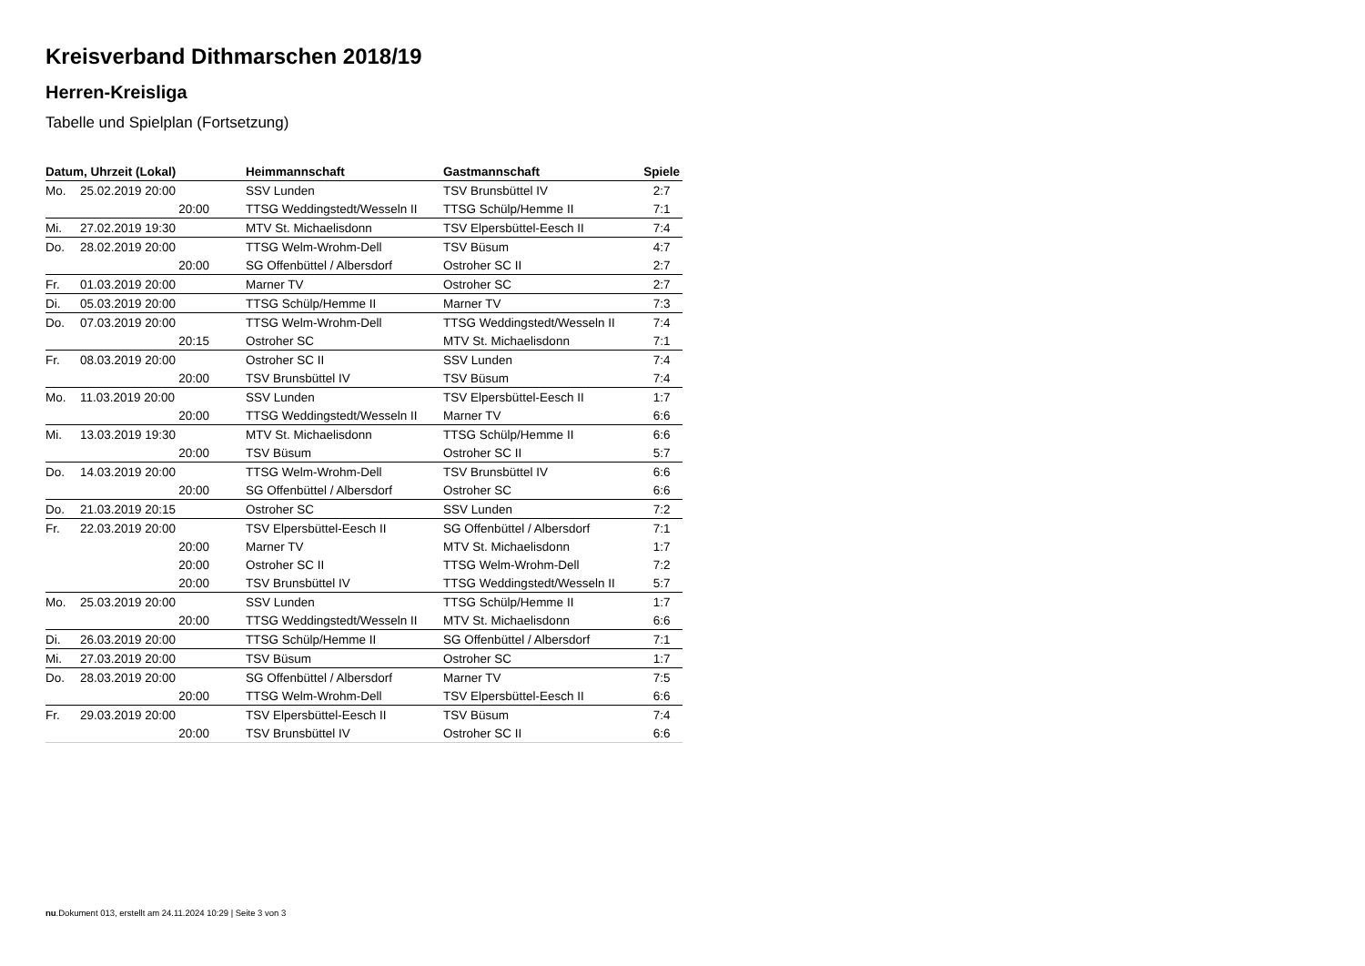Kreisverband Dithmarschen 2018/19
Herren-Kreisliga
Tabelle und Spielplan (Fortsetzung)
| Datum, Uhrzeit (Lokal) | | Heimmannschaft | Gastmannschaft | Spiele |
| --- | --- | --- | --- | --- |
| Mo. | 25.02.2019 20:00 | SSV Lunden | TSV Brunsbüttel IV | 2:7 |
| | 20:00 | TTSG Weddingstedt/Wesseln II | TTSG Schülp/Hemme II | 7:1 |
| Mi. | 27.02.2019 19:30 | MTV St. Michaelisdonn | TSV Elpersbüttel-Eesch II | 7:4 |
| Do. | 28.02.2019 20:00 | TTSG Welm-Wrohm-Dell | TSV Büsum | 4:7 |
| | 20:00 | SG Offenbüttel / Albersdorf | Ostroher SC II | 2:7 |
| Fr. | 01.03.2019 20:00 | Marner TV | Ostroher SC | 2:7 |
| Di. | 05.03.2019 20:00 | TTSG Schülp/Hemme II | Marner TV | 7:3 |
| Do. | 07.03.2019 20:00 | TTSG Welm-Wrohm-Dell | TTSG Weddingstedt/Wesseln II | 7:4 |
| | 20:15 | Ostroher SC | MTV St. Michaelisdonn | 7:1 |
| Fr. | 08.03.2019 20:00 | Ostroher SC II | SSV Lunden | 7:4 |
| | 20:00 | TSV Brunsbüttel IV | TSV Büsum | 7:4 |
| Mo. | 11.03.2019 20:00 | SSV Lunden | TSV Elpersbüttel-Eesch II | 1:7 |
| | 20:00 | TTSG Weddingstedt/Wesseln II | Marner TV | 6:6 |
| Mi. | 13.03.2019 19:30 | MTV St. Michaelisdonn | TTSG Schülp/Hemme II | 6:6 |
| | 20:00 | TSV Büsum | Ostroher SC II | 5:7 |
| Do. | 14.03.2019 20:00 | TTSG Welm-Wrohm-Dell | TSV Brunsbüttel IV | 6:6 |
| | 20:00 | SG Offenbüttel / Albersdorf | Ostroher SC | 6:6 |
| Do. | 21.03.2019 20:15 | Ostroher SC | SSV Lunden | 7:2 |
| Fr. | 22.03.2019 20:00 | TSV Elpersbüttel-Eesch II | SG Offenbüttel / Albersdorf | 7:1 |
| | 20:00 | Marner TV | MTV St. Michaelisdonn | 1:7 |
| | 20:00 | Ostroher SC II | TTSG Welm-Wrohm-Dell | 7:2 |
| | 20:00 | TSV Brunsbüttel IV | TTSG Weddingstedt/Wesseln II | 5:7 |
| Mo. | 25.03.2019 20:00 | SSV Lunden | TTSG Schülp/Hemme II | 1:7 |
| | 20:00 | TTSG Weddingstedt/Wesseln II | MTV St. Michaelisdonn | 6:6 |
| Di. | 26.03.2019 20:00 | TTSG Schülp/Hemme II | SG Offenbüttel / Albersdorf | 7:1 |
| Mi. | 27.03.2019 20:00 | TSV Büsum | Ostroher SC | 1:7 |
| Do. | 28.03.2019 20:00 | SG Offenbüttel / Albersdorf | Marner TV | 7:5 |
| | 20:00 | TTSG Welm-Wrohm-Dell | TSV Elpersbüttel-Eesch II | 6:6 |
| Fr. | 29.03.2019 20:00 | TSV Elpersbüttel-Eesch II | TSV Büsum | 7:4 |
| | 20:00 | TSV Brunsbüttel IV | Ostroher SC II | 6:6 |
nu.Dokument 013, erstellt am 24.11.2024 10:29 | Seite 3 von 3